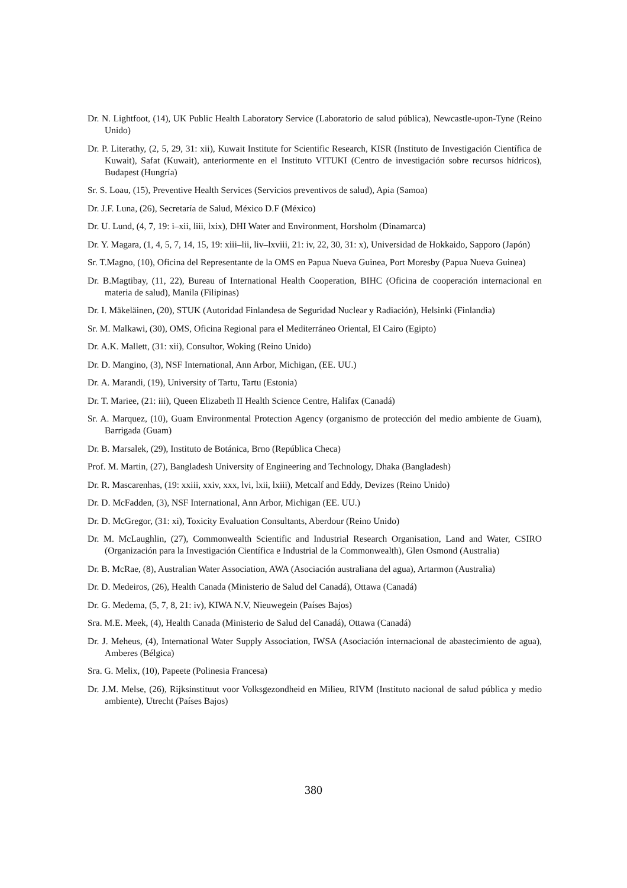Dr. N. Lightfoot, (14), UK Public Health Laboratory Service (Laboratorio de salud pública), Newcastle-upon-Tyne (Reino Unido)
Dr. P. Literathy, (2, 5, 29, 31: xii), Kuwait Institute for Scientific Research, KISR (Instituto de Investigación Científica de Kuwait), Safat (Kuwait), anteriormente en el Instituto VITUKI (Centro de investigación sobre recursos hídricos), Budapest (Hungría)
Sr. S. Loau, (15), Preventive Health Services (Servicios preventivos de salud), Apia (Samoa)
Dr. J.F. Luna, (26), Secretaría de Salud, México D.F (México)
Dr. U. Lund, (4, 7, 19: i–xii, liii, lxix), DHI Water and Environment, Horsholm (Dinamarca)
Dr. Y. Magara, (1, 4, 5, 7, 14, 15, 19: xiii–lii, liv–lxviii, 21: iv, 22, 30, 31: x), Universidad de Hokkaido, Sapporo (Japón)
Sr. T.Magno, (10), Oficina del Representante de la OMS en Papua Nueva Guinea, Port Moresby (Papua Nueva Guinea)
Dr. B.Magtibay, (11, 22), Bureau of International Health Cooperation, BIHC (Oficina de cooperación internacional en materia de salud), Manila (Filipinas)
Dr. I. Mäkeläinen, (20), STUK (Autoridad Finlandesa de Seguridad Nuclear y Radiación), Helsinki (Finlandia)
Sr. M. Malkawi, (30), OMS, Oficina Regional para el Mediterráneo Oriental, El Cairo (Egipto)
Dr. A.K. Mallett, (31: xii), Consultor, Woking (Reino Unido)
Dr. D. Mangino, (3), NSF International, Ann Arbor, Michigan, (EE. UU.)
Dr. A. Marandi, (19), University of Tartu, Tartu (Estonia)
Dr. T. Mariee, (21: iii), Queen Elizabeth II Health Science Centre, Halifax (Canadá)
Sr. A. Marquez, (10), Guam Environmental Protection Agency (organismo de protección del medio ambiente de Guam), Barrigada (Guam)
Dr. B. Marsalek, (29), Instituto de Botánica, Brno (República Checa)
Prof. M. Martin, (27), Bangladesh University of Engineering and Technology, Dhaka (Bangladesh)
Dr. R. Mascarenhas, (19: xxiii, xxiv, xxx, lvi, lxii, lxiii), Metcalf and Eddy, Devizes (Reino Unido)
Dr. D. McFadden, (3), NSF International, Ann Arbor, Michigan (EE. UU.)
Dr. D. McGregor, (31: xi), Toxicity Evaluation Consultants, Aberdour (Reino Unido)
Dr. M. McLaughlin, (27), Commonwealth Scientific and Industrial Research Organisation, Land and Water, CSIRO (Organización para la Investigación Científica e Industrial de la Commonwealth), Glen Osmond (Australia)
Dr. B. McRae, (8), Australian Water Association, AWA (Asociación australiana del agua), Artarmon (Australia)
Dr. D. Medeiros, (26), Health Canada (Ministerio de Salud del Canadá), Ottawa (Canadá)
Dr. G. Medema, (5, 7, 8, 21: iv), KIWA N.V, Nieuwegein (Países Bajos)
Sra. M.E. Meek, (4), Health Canada (Ministerio de Salud del Canadá), Ottawa (Canadá)
Dr. J. Meheus, (4), International Water Supply Association, IWSA (Asociación internacional de abastecimiento de agua), Amberes (Bélgica)
Sra. G. Melix, (10), Papeete (Polinesia Francesa)
Dr. J.M. Melse, (26), Rijksinstituut voor Volksgezondheid en Milieu, RIVM (Instituto nacional de salud pública y medio ambiente), Utrecht (Países Bajos)
380